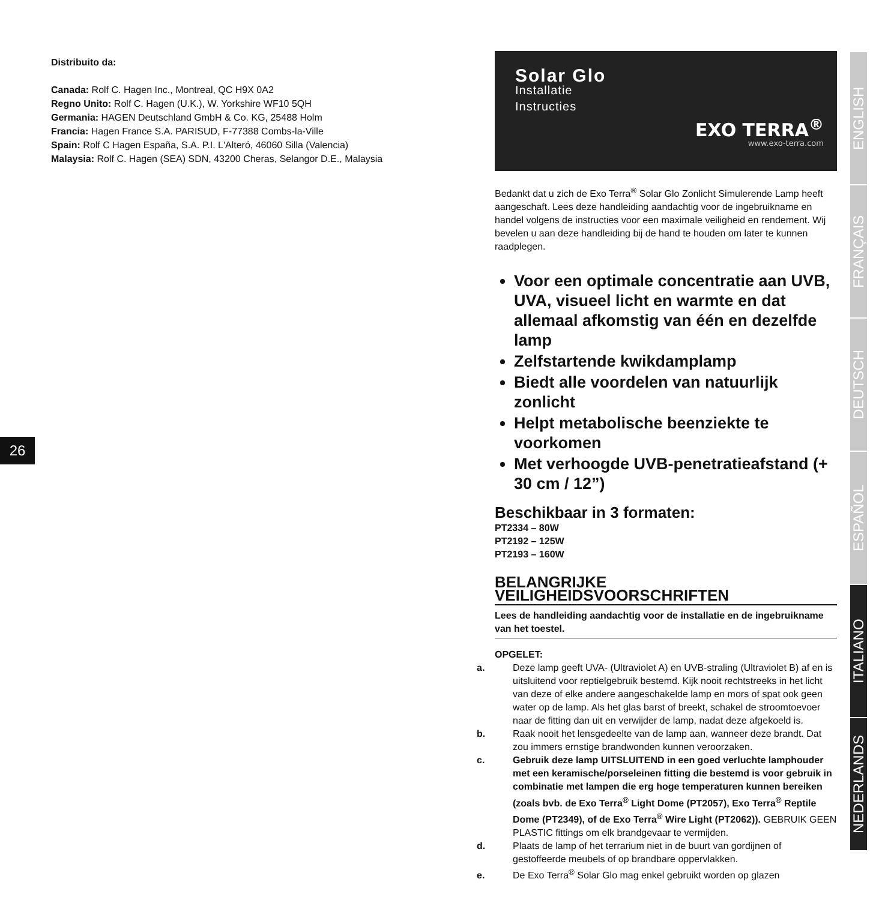Distribuito da:
Canada: Rolf C. Hagen Inc., Montreal, QC H9X 0A2
Regno Unito: Rolf C. Hagen (U.K.), W. Yorkshire WF10 5QH
Germania: HAGEN Deutschland GmbH & Co. KG, 25488 Holm
Francia: Hagen France S.A. PARISUD, F-77388 Combs-la-Ville
Spain: Rolf C Hagen España, S.A. P.I. L'Alteró, 46060 Silla (Valencia)
Malaysia: Rolf C. Hagen (SEA) SDN, 43200 Cheras, Selangor D.E., Malaysia
26
Solar Glo
Installatie
Instructies
EXO TERRA<sup>®</sup>
www.exo-terra.com
Bedankt dat u zich de Exo Terra<sup>®</sup> Solar Glo Zonlicht Simulerende Lamp heeft aangeschaft. Lees deze handleiding aandachtig voor de ingebruikname en handel volgens de instructies voor een maximale veiligheid en rendement. Wij bevelen u aan deze handleiding bij de hand te houden om later te kunnen raadplegen.
Voor een optimale concentratie aan UVB, UVA, visueel licht en warmte en dat allemaal afkomstig van één en dezelfde lamp
Zelfstartende kwikdamplamp
Biedt alle voordelen van natuurlijk zonlicht
Helpt metabolische beenziekte te voorkomen
Met verhoogde UVB-penetratieafstand (+ 30 cm / 12”)
Beschikbaar in 3 formaten:
PT2334 – 80W
PT2192 – 125W
PT2193 – 160W
BELANGRIJKE VEILIGHEIDSVOORSCHRIFTEN
Lees de handleiding aandachtig voor de installatie en de ingebruikname van het toestel.
OPGELET:
a. Deze lamp geeft UVA- (Ultraviolet A) en UVB-straling (Ultraviolet B) af en is uitsluitend voor reptielgebruik bestemd. Kijk nooit rechtstreeks in het licht van deze of elke andere aangeschakelde lamp en mors of spat ook geen water op de lamp. Als het glas barst of breekt, schakel de stroomtoevoer naar de fitting dan uit en verwijder de lamp, nadat deze afgekoeld is.
b. Raak nooit het lensgedeelte van de lamp aan, wanneer deze brandt. Dat zou immers ernstige brandwonden kunnen veroorzaken.
c. Gebruik deze lamp UITSLUITEND in een goed verluchte lamphouder met een keramische/porseleinen fitting die bestemd is voor gebruik in combinatie met lampen die erg hoge temperaturen kunnen bereiken (zoals bvb. de Exo Terra<sup>®</sup> Light Dome (PT2057), Exo Terra<sup>®</sup> Reptile Dome (PT2349), of de Exo Terra<sup>®</sup> Wire Light (PT2062)). GEBRUIK GEEN PLASTIC fittings om elk brandgevaar te vermijden.
d. Plaats de lamp of het terrarium niet in de buurt van gordijnen of gestoffeerde meubels of op brandbare oppervlakken.
e. De Exo Terra<sup>®</sup> Solar Glo mag enkel gebruikt worden op glazen
ENGLISH
FRANÇAIS
DEUTSCH
ESPAÑOL
ITALIANO
NEDERLANDS